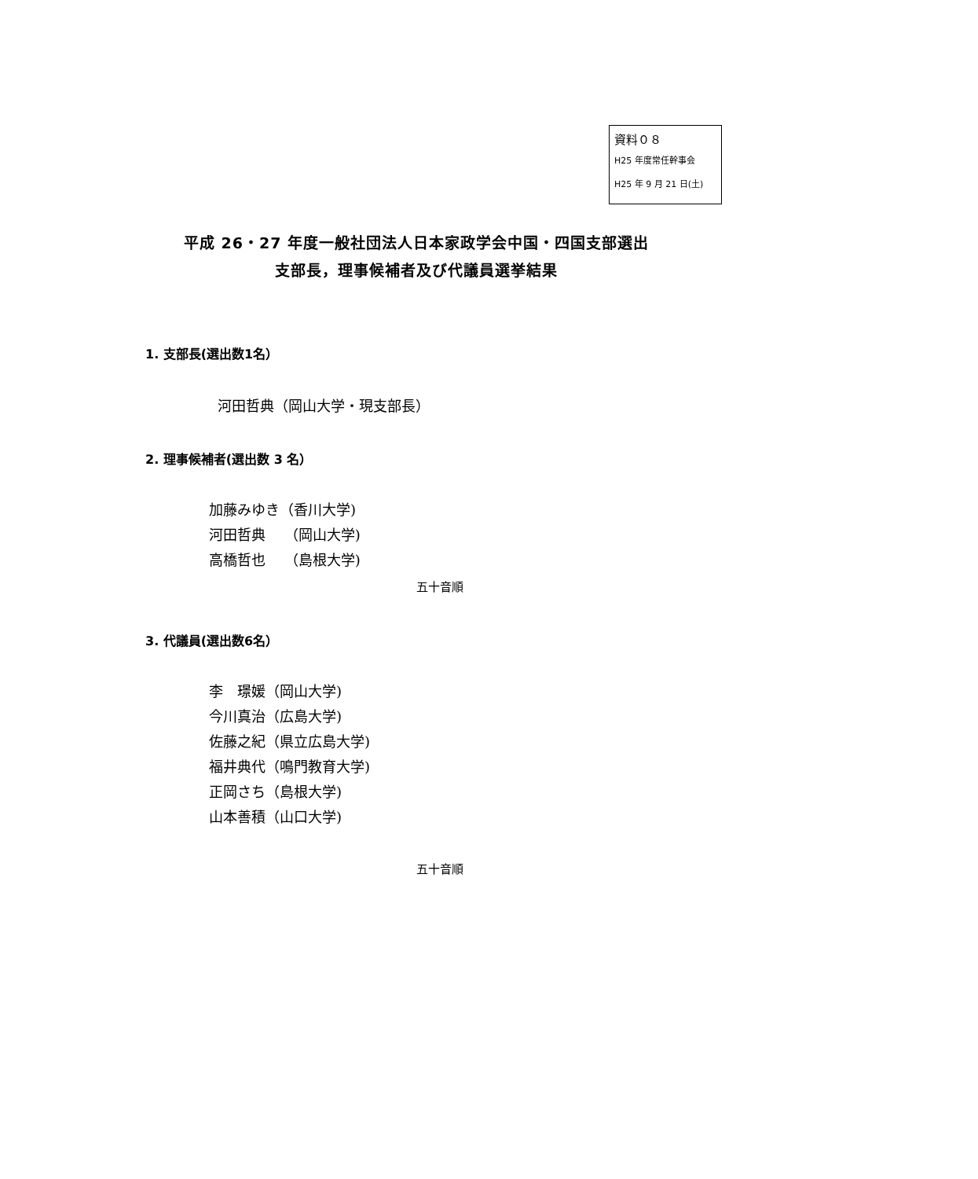資料０８
H25 年度常任幹事会
H25 年 9 月 21 日(土)
平成 26・27 年度一般社団法人日本家政学会中国・四国支部選出
支部長，理事候補者及び代議員選挙結果
1. 支部長(選出数1名）
河田哲典（岡山大学・現支部長）
2. 理事候補者(選出数 3 名）
加藤みゆき（香川大学)
河田哲典　 （岡山大学)
高橋哲也　 （島根大学)
五十音順
3. 代議員(選出数6名）
李　璟媛（岡山大学)
今川真治（広島大学)
佐藤之紀（県立広島大学)
福井典代（鳴門教育大学)
正岡さち（島根大学)
山本善積（山口大学)
五十音順